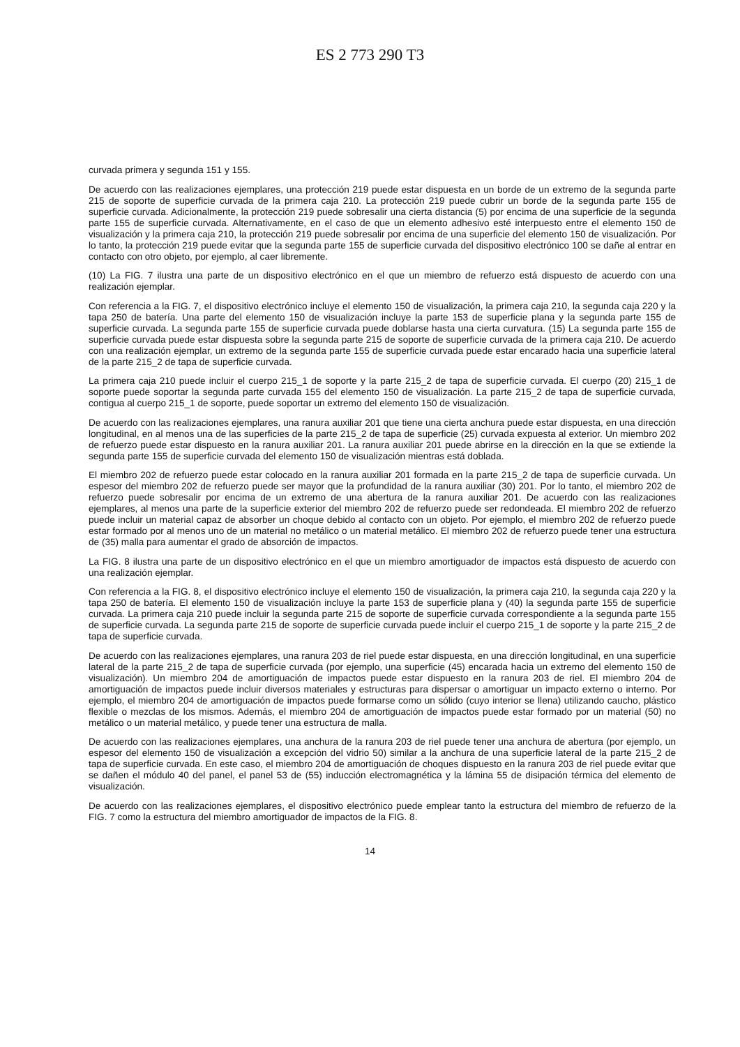ES 2 773 290 T3
curvada primera y segunda 151 y 155.
De acuerdo con las realizaciones ejemplares, una protección 219 puede estar dispuesta en un borde de un extremo de la segunda parte 215 de soporte de superficie curvada de la primera caja 210. La protección 219 puede cubrir un borde de la segunda parte 155 de superficie curvada. Adicionalmente, la protección 219 puede sobresalir una cierta distancia (5) por encima de una superficie de la segunda parte 155 de superficie curvada. Alternativamente, en el caso de que un elemento adhesivo esté interpuesto entre el elemento 150 de visualización y la primera caja 210, la protección 219 puede sobresalir por encima de una superficie del elemento 150 de visualización. Por lo tanto, la protección 219 puede evitar que la segunda parte 155 de superficie curvada del dispositivo electrónico 100 se dañe al entrar en contacto con otro objeto, por ejemplo, al caer libremente.
(10) La FIG. 7 ilustra una parte de un dispositivo electrónico en el que un miembro de refuerzo está dispuesto de acuerdo con una realización ejemplar.
Con referencia a la FIG. 7, el dispositivo electrónico incluye el elemento 150 de visualización, la primera caja 210, la segunda caja 220 y la tapa 250 de batería. Una parte del elemento 150 de visualización incluye la parte 153 de superficie plana y la segunda parte 155 de superficie curvada. La segunda parte 155 de superficie curvada puede doblarse hasta una cierta curvatura. (15) La segunda parte 155 de superficie curvada puede estar dispuesta sobre la segunda parte 215 de soporte de superficie curvada de la primera caja 210. De acuerdo con una realización ejemplar, un extremo de la segunda parte 155 de superficie curvada puede estar encarado hacia una superficie lateral de la parte 215_2 de tapa de superficie curvada.
La primera caja 210 puede incluir el cuerpo 215_1 de soporte y la parte 215_2 de tapa de superficie curvada. El cuerpo (20) 215_1 de soporte puede soportar la segunda parte curvada 155 del elemento 150 de visualización. La parte 215_2 de tapa de superficie curvada, contigua al cuerpo 215_1 de soporte, puede soportar un extremo del elemento 150 de visualización.
De acuerdo con las realizaciones ejemplares, una ranura auxiliar 201 que tiene una cierta anchura puede estar dispuesta, en una dirección longitudinal, en al menos una de las superficies de la parte 215_2 de tapa de superficie (25) curvada expuesta al exterior. Un miembro 202 de refuerzo puede estar dispuesto en la ranura auxiliar 201. La ranura auxiliar 201 puede abrirse en la dirección en la que se extiende la segunda parte 155 de superficie curvada del elemento 150 de visualización mientras está doblada.
El miembro 202 de refuerzo puede estar colocado en la ranura auxiliar 201 formada en la parte 215_2 de tapa de superficie curvada. Un espesor del miembro 202 de refuerzo puede ser mayor que la profundidad de la ranura auxiliar (30) 201. Por lo tanto, el miembro 202 de refuerzo puede sobresalir por encima de un extremo de una abertura de la ranura auxiliar 201. De acuerdo con las realizaciones ejemplares, al menos una parte de la superficie exterior del miembro 202 de refuerzo puede ser redondeada. El miembro 202 de refuerzo puede incluir un material capaz de absorber un choque debido al contacto con un objeto. Por ejemplo, el miembro 202 de refuerzo puede estar formado por al menos uno de un material no metálico o un material metálico. El miembro 202 de refuerzo puede tener una estructura de (35) malla para aumentar el grado de absorción de impactos.
La FIG. 8 ilustra una parte de un dispositivo electrónico en el que un miembro amortiguador de impactos está dispuesto de acuerdo con una realización ejemplar.
Con referencia a la FIG. 8, el dispositivo electrónico incluye el elemento 150 de visualización, la primera caja 210, la segunda caja 220 y la tapa 250 de batería. El elemento 150 de visualización incluye la parte 153 de superficie plana y (40) la segunda parte 155 de superficie curvada. La primera caja 210 puede incluir la segunda parte 215 de soporte de superficie curvada correspondiente a la segunda parte 155 de superficie curvada. La segunda parte 215 de soporte de superficie curvada puede incluir el cuerpo 215_1 de soporte y la parte 215_2 de tapa de superficie curvada.
De acuerdo con las realizaciones ejemplares, una ranura 203 de riel puede estar dispuesta, en una dirección longitudinal, en una superficie lateral de la parte 215_2 de tapa de superficie curvada (por ejemplo, una superficie (45) encarada hacia un extremo del elemento 150 de visualización). Un miembro 204 de amortiguación de impactos puede estar dispuesto en la ranura 203 de riel. El miembro 204 de amortiguación de impactos puede incluir diversos materiales y estructuras para dispersar o amortiguar un impacto externo o interno. Por ejemplo, el miembro 204 de amortiguación de impactos puede formarse como un sólido (cuyo interior se llena) utilizando caucho, plástico flexible o mezclas de los mismos. Además, el miembro 204 de amortiguación de impactos puede estar formado por un material (50) no metálico o un material metálico, y puede tener una estructura de malla.
De acuerdo con las realizaciones ejemplares, una anchura de la ranura 203 de riel puede tener una anchura de abertura (por ejemplo, un espesor del elemento 150 de visualización a excepción del vidrio 50) similar a la anchura de una superficie lateral de la parte 215_2 de tapa de superficie curvada. En este caso, el miembro 204 de amortiguación de choques dispuesto en la ranura 203 de riel puede evitar que se dañen el módulo 40 del panel, el panel 53 de (55) inducción electromagnética y la lámina 55 de disipación térmica del elemento de visualización.
De acuerdo con las realizaciones ejemplares, el dispositivo electrónico puede emplear tanto la estructura del miembro de refuerzo de la FIG. 7 como la estructura del miembro amortiguador de impactos de la FIG. 8.
14